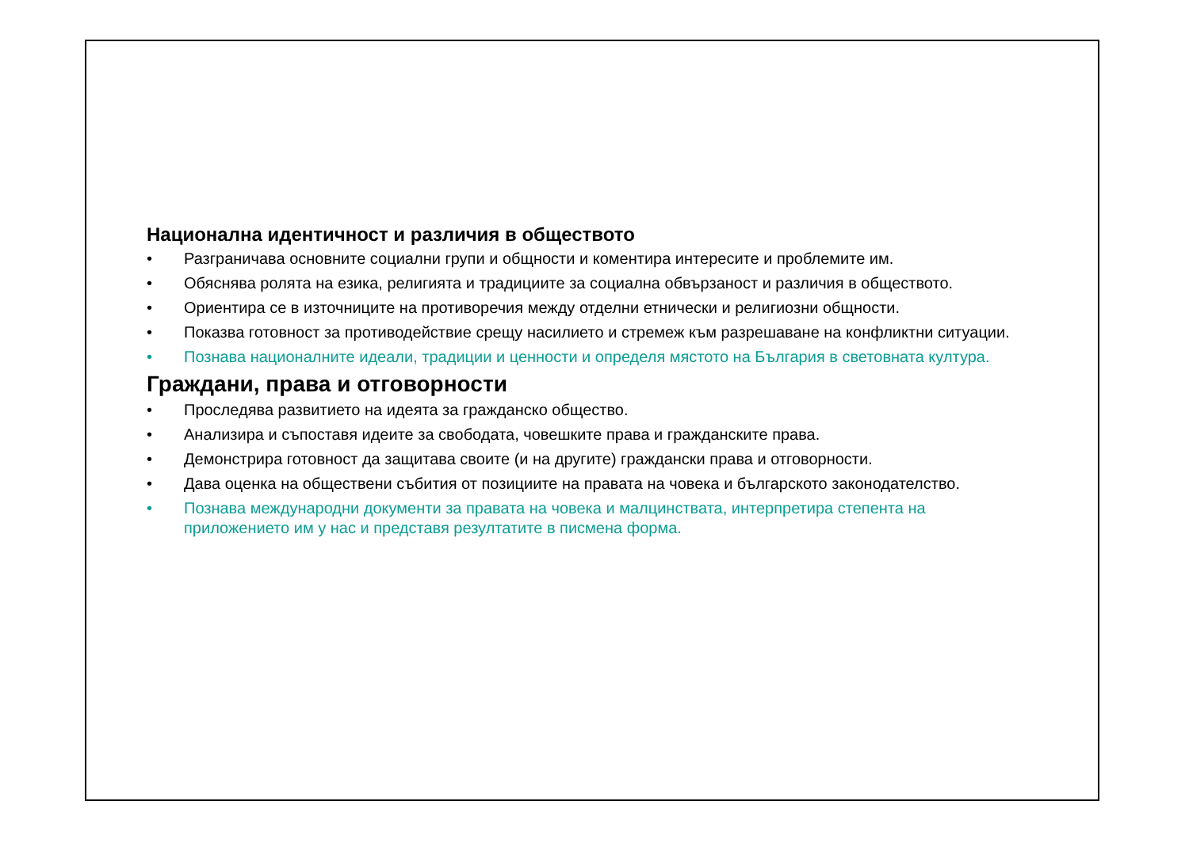Национална идентичност и различия в обществото
• Разграничава основните социални групи и общности и коментира интересите и проблемите им.
• Обяснява ролята на езика, религията и традициите за социална обвързаност и различия в обществото.
• Ориентира се в източниците на противоречия между отделни етнически и религиозни общности.
• Показва готовност за противодействие срещу насилието и стремеж към разрешаване на конфликтни ситуации.
• Познава националните идеали, традиции и ценности и определя мястото на България в световната култура.
Граждани, права и отговорности
• Проследява развитието на идеята за гражданско общество.
• Анализира и съпоставя идеите за свободата, човешките права и гражданските права.
• Демонстрира готовност да защитава своите (и на другите) граждански права и отговорности.
• Дава оценка на обществени събития от позициите на правата на човека и българското законодателство.
• Познава международни документи за правата на човека и малцинствата, интерпретира степента на приложението им у нас и представя резултатите в писмена форма.